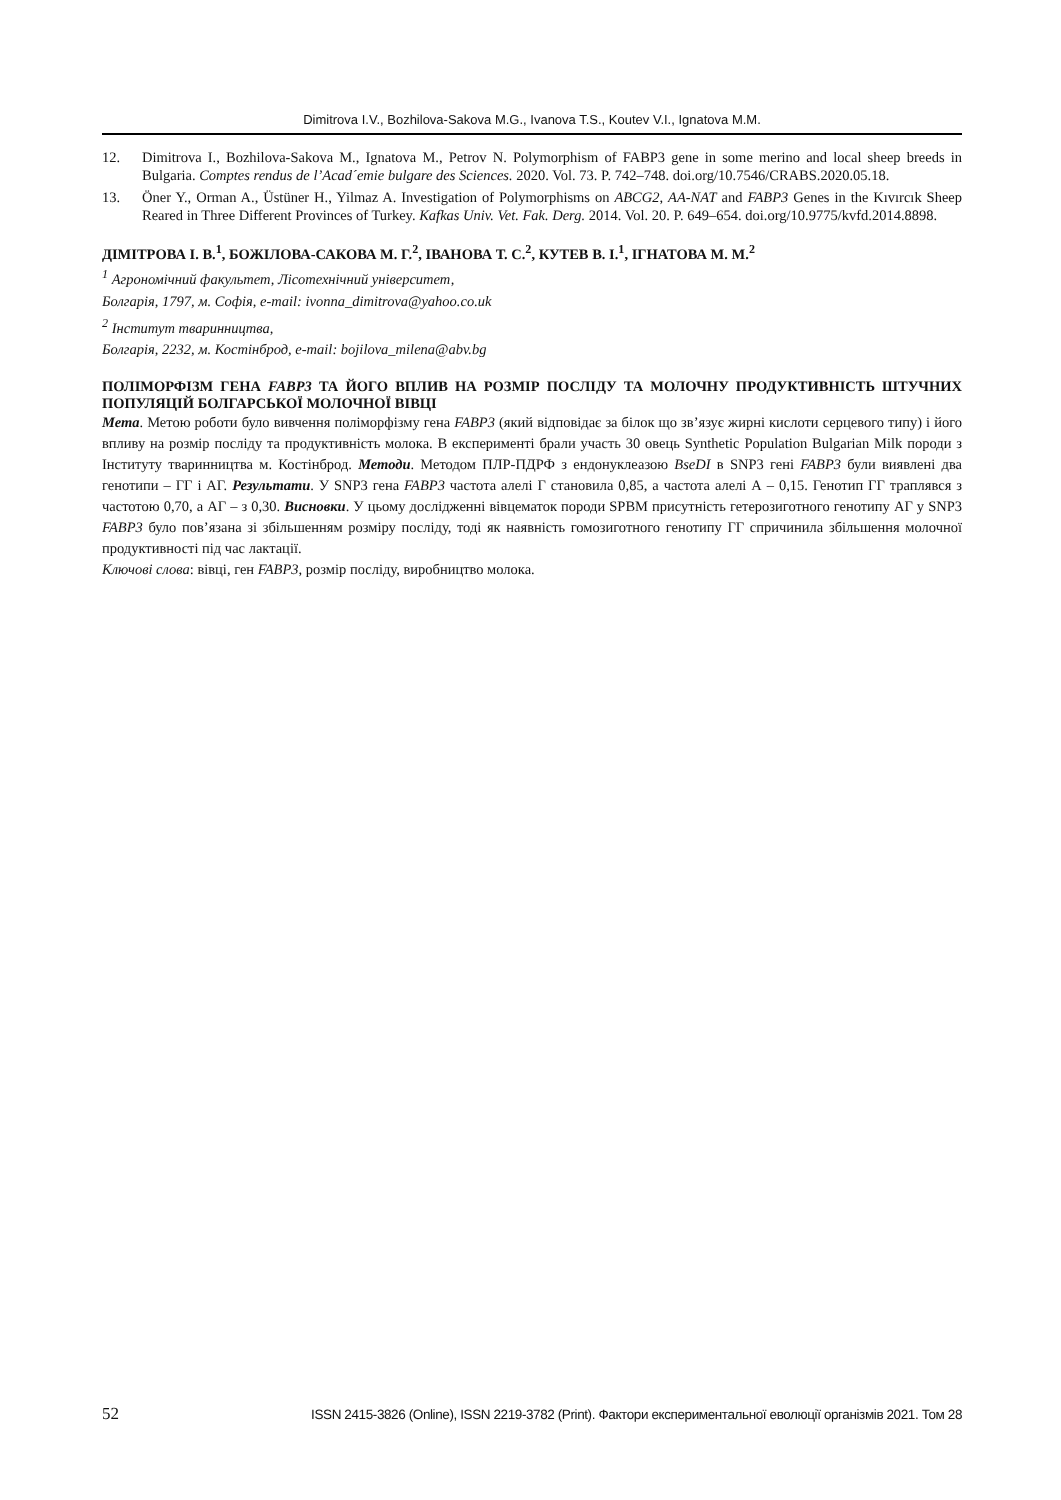Dimitrova I.V., Bozhilova-Sakova M.G., Ivanova T.S., Koutev V.I., Ignatova M.M.
12. Dimitrova I., Bozhilova-Sakova M., Ignatova M., Petrov N. Polymorphism of FABP3 gene in some merino and local sheep breeds in Bulgaria. Comptes rendus de l’Acad´emie bulgare des Sciences. 2020. Vol. 73. P. 742–748. doi.org/10.7546/CRABS.2020.05.18.
13. Öner Y., Orman A., Üstüner H., Yilmaz A. Investigation of Polymorphisms on ABCG2, AA-NAT and FABP3 Genes in the Kıvırcık Sheep Reared in Three Different Provinces of Turkey. Kafkas Univ. Vet. Fak. Derg. 2014. Vol. 20. P. 649–654. doi.org/10.9775/kvfd.2014.8898.
ДІМІТРОВА І. В.<sup>1</sup>, БОЖІЛОВА-САКОВА М. Г.<sup>2</sup>, ІВАНОВА Т. С.<sup>2</sup>, КУТЕВ В. І.<sup>1</sup>, ІГНАТОВА М. М.<sup>2</sup>
<sup>1</sup> Агрономічний факультет, Лісотехнічний університет,
Болгарія, 1797, м. Софія, e-mail: ivonna_dimitrova@yahoo.co.uk
<sup>2</sup> Інститут тваринництва,
Болгарія, 2232, м. Костінброд, e-mail: bojilova_milena@abv.bg
ПОЛІМОРФІЗМ ГЕНА FABP3 ТА ЙОГО ВПЛИВ НА РОЗМІР ПОСЛІДУ ТА МОЛОЧНУ ПРОДУКТИВНІСТЬ ШТУЧНИХ ПОПУЛЯЦІЙ БОЛГАРСЬКОЇ МОЛОЧНОЇ ВІВЦІ
Мета. Метою роботи було вивчення поліморфізму гена FABP3 (який відповідає за білок що зв’язує жирні кислоти серцевого типу) і його впливу на розмір посліду та продуктивність молока. В експерименті брали участь 30 овець Synthetic Population Bulgarian Milk породи з Інституту тваринництва м. Костінброд. Методи. Методом ПЛР-ПДРФ з ендонуклеазою BseDI в SNP3 гені FABP3 були виявлені два генотипи – ГГ і АГ. Результати. У SNP3 гена FABP3 частота алелі Г становила 0,85, а частота алелі А – 0,15. Генотип ГГ траплявся з частотою 0,70, а АГ – з 0,30. Висновки. У цьому дослідженні вівцематок породи SPBM присутність гетерозиготного генотипу АГ у SNP3 FABP3 було пов’язана зі збільшенням розміру посліду, тоді як наявність гомозиготного генотипу ГГ спричинила збільшення молочної продуктивності під час лактації.
Ключові слова: вівці, ген FABP3, розмір посліду, виробництво молока.
52 ISSN 2415-3826 (Online), ISSN 2219-3782 (Print). Фактори експериментальної еволюції організмів 2021. Том 28